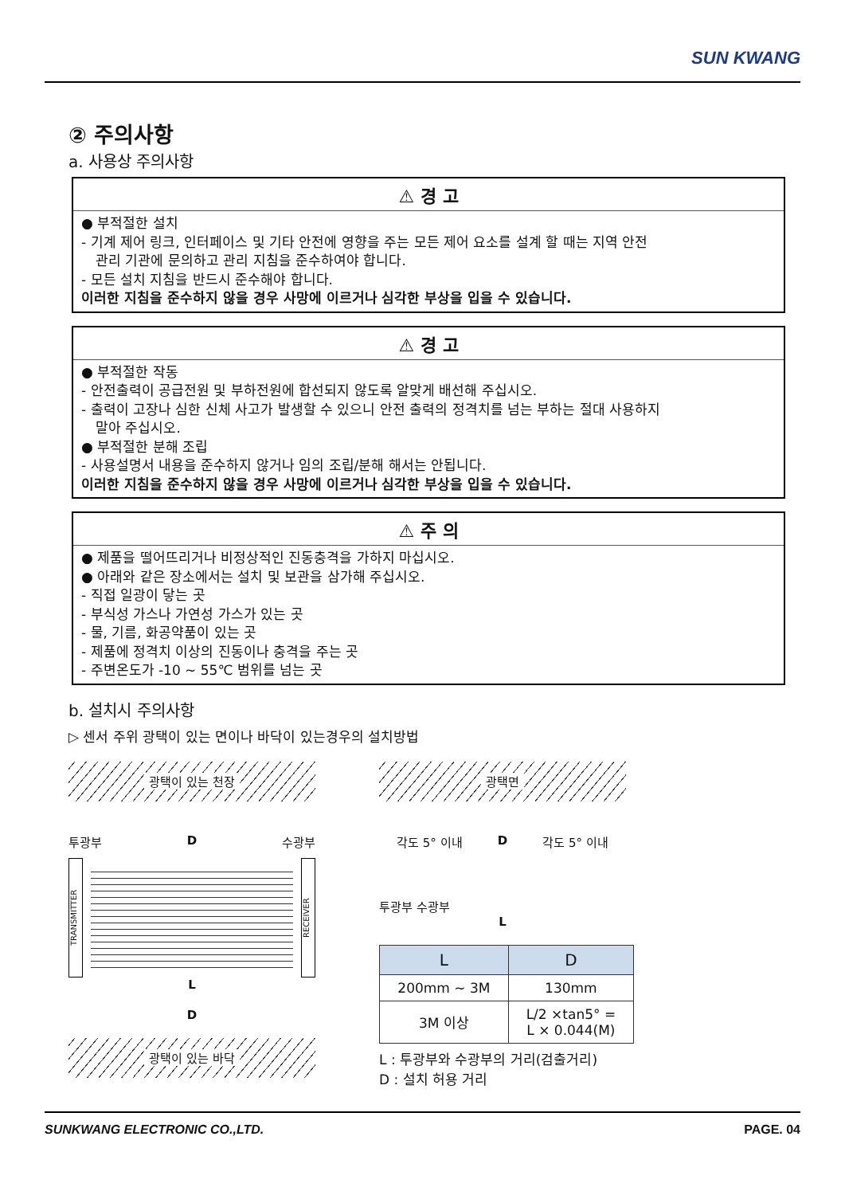SUN KWANG
② 주의사항
a. 사용상 주의사항
⚠ 경 고
● 부적절한 설치
- 기계 제어 링크, 인터페이스 및 기타 안전에 영향을 주는 모든 제어 요소를 설계 할 때는 지역 안전
관리 기관에 문의하고 관리 지침을 준수하여야 합니다.
- 모든 설치 지침을 반드시 준수해야 합니다.
이러한 지침을 준수하지 않을 경우 사망에 이르거나 심각한 부상을 입을 수 있습니다.
⚠ 경 고
● 부적절한 작동
- 안전출력이 공급전원 및 부하전원에 합선되지 않도록 알맞게 배선해 주십시오.
- 출력이 고장나 심한 신체 사고가 발생할 수 있으니 안전 출력의 정격치를 넘는 부하는 절대 사용하지
말아 주십시오.
● 부적절한 분해 조립
- 사용설명서 내용을 준수하지 않거나 임의 조립/분해 해서는 안됩니다.
이러한 지침을 준수하지 않을 경우 사망에 이르거나 심각한 부상을 입을 수 있습니다.
⚠ 주 의
● 제품을 떨어뜨리거나 비정상적인 진동충격을 가하지 마십시오.
● 아래와 같은 장소에서는 설치 및 보관을 삼가해 주십시오.
- 직접 일광이 닿는 곳
- 부식성 가스나 가연성 가스가 있는 곳
- 물, 기름, 화공약품이 있는 곳
- 제품에 정격치 이상의 진동이나 충격을 주는 곳
- 주변온도가 -10 ~ 55℃ 범위를 넘는 곳
b. 설치시 주의사항
▷ 센서 주위 광택이 있는 면이나 바닥이 있는경우의 설치방법
광택이 있는 천장
투광부 D 수광부
TRANSMITTER
RECEIVER
L
D
광택이 있는 바닥
광택면
각도 5° 이내 D 각도 5° 이내
투광부 수광부
L
| L | D |
| --- | --- |
| 200mm ~ 3M | 130mm |
| 3M 이상 | L/2 ×tan5° = L × 0.044(M) |
L : 투광부와 수광부의 거리(검출거리)
D : 설치 허용 거리
SUNKWANG ELECTRONIC CO.,LTD. PAGE. 04